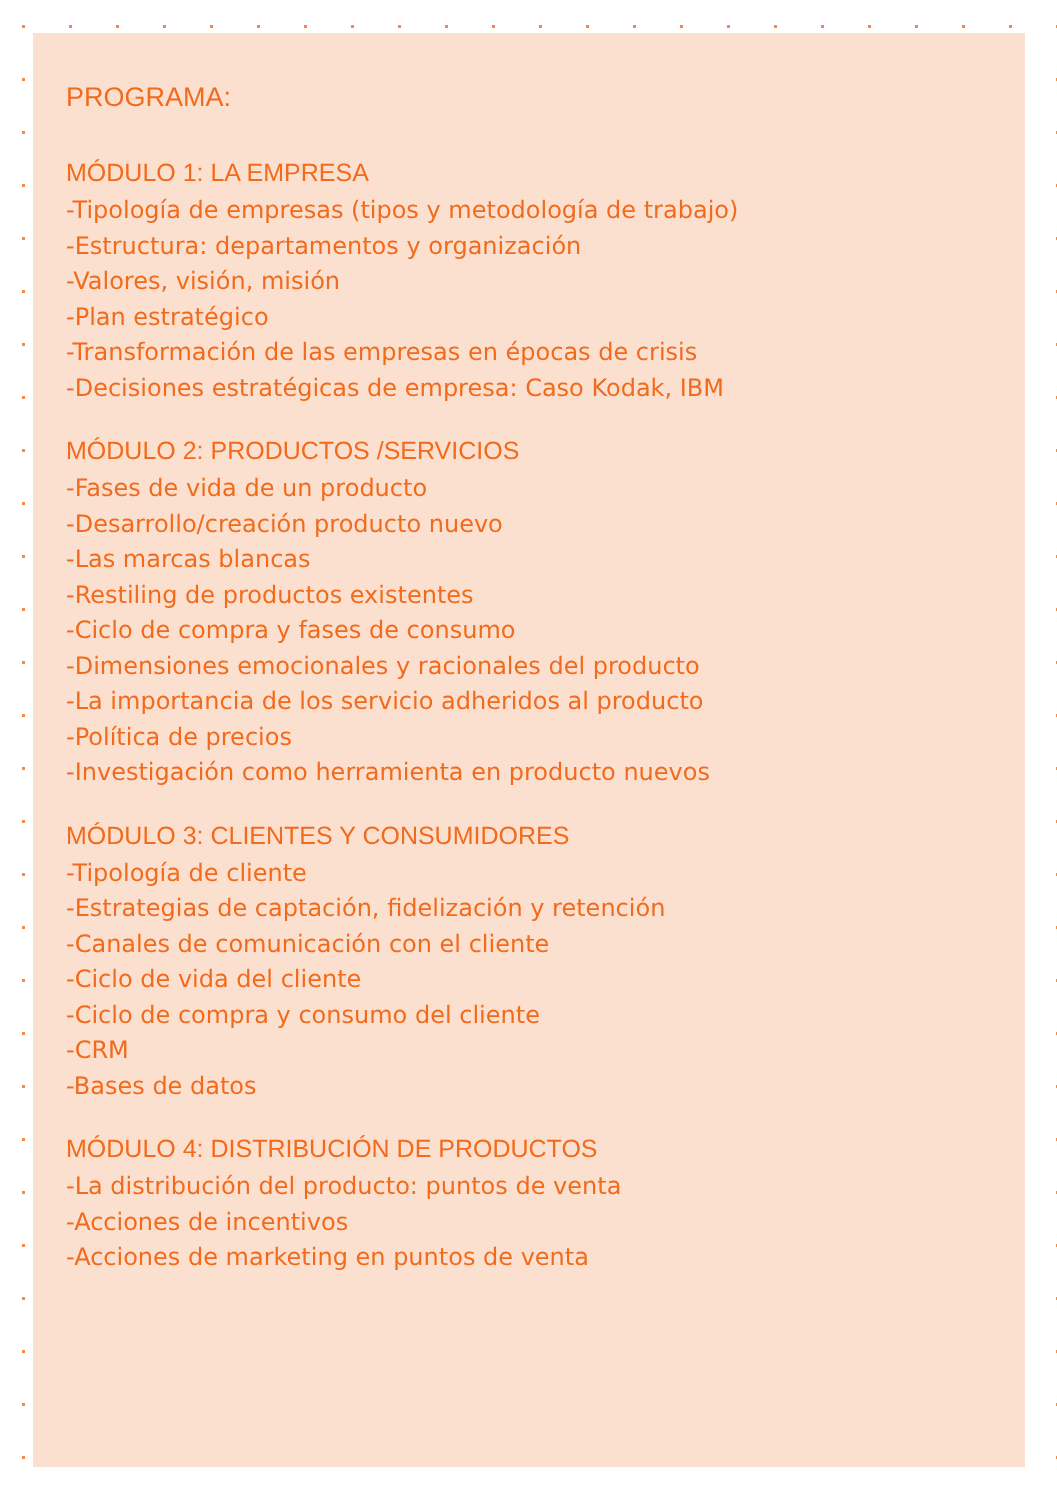PROGRAMA:
MÓDULO 1: LA EMPRESA
-Tipología de empresas (tipos y metodología de trabajo)
-Estructura: departamentos y organización
-Valores, visión, misión
-Plan estratégico
-Transformación de las empresas en épocas de crisis
-Decisiones estratégicas de empresa: Caso Kodak, IBM
MÓDULO 2: PRODUCTOS /SERVICIOS
-Fases de vida de un producto
-Desarrollo/creación producto nuevo
-Las marcas blancas
-Restiling de productos existentes
-Ciclo de compra y fases de consumo
-Dimensiones emocionales y racionales del producto
-La importancia de los servicio adheridos al producto
-Política de precios
-Investigación como herramienta en producto nuevos
MÓDULO 3: CLIENTES Y CONSUMIDORES
-Tipología de cliente
-Estrategias de captación, fidelización y retención
-Canales de comunicación con el cliente
-Ciclo de vida del cliente
-Ciclo de compra y consumo del cliente
-CRM
-Bases de datos
MÓDULO 4: DISTRIBUCIÓN DE PRODUCTOS
-La distribución del producto: puntos de venta
-Acciones de incentivos
-Acciones de marketing en puntos de venta